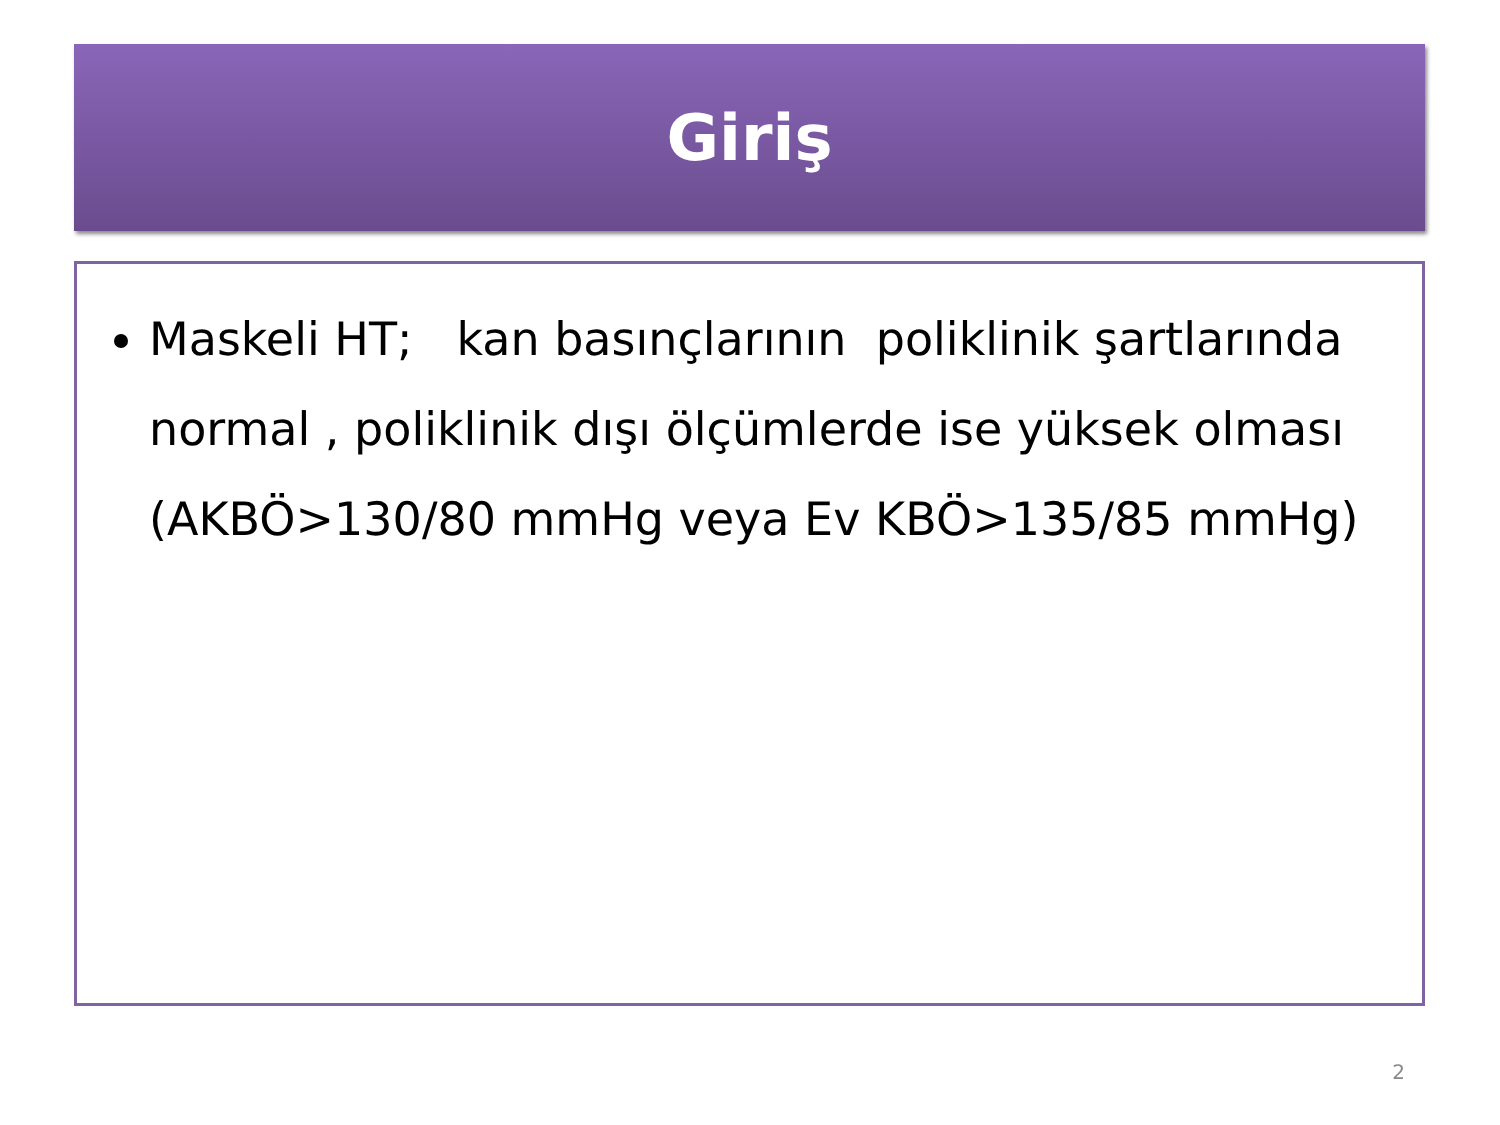Giriş
Maskeli HT; kan basınçlarının poliklinik şartlarında normal , poliklinik dışı ölçümlerde ise yüksek olması (AKBÖ>130/80 mmHg veya Ev KBÖ>135/85 mmHg)
2